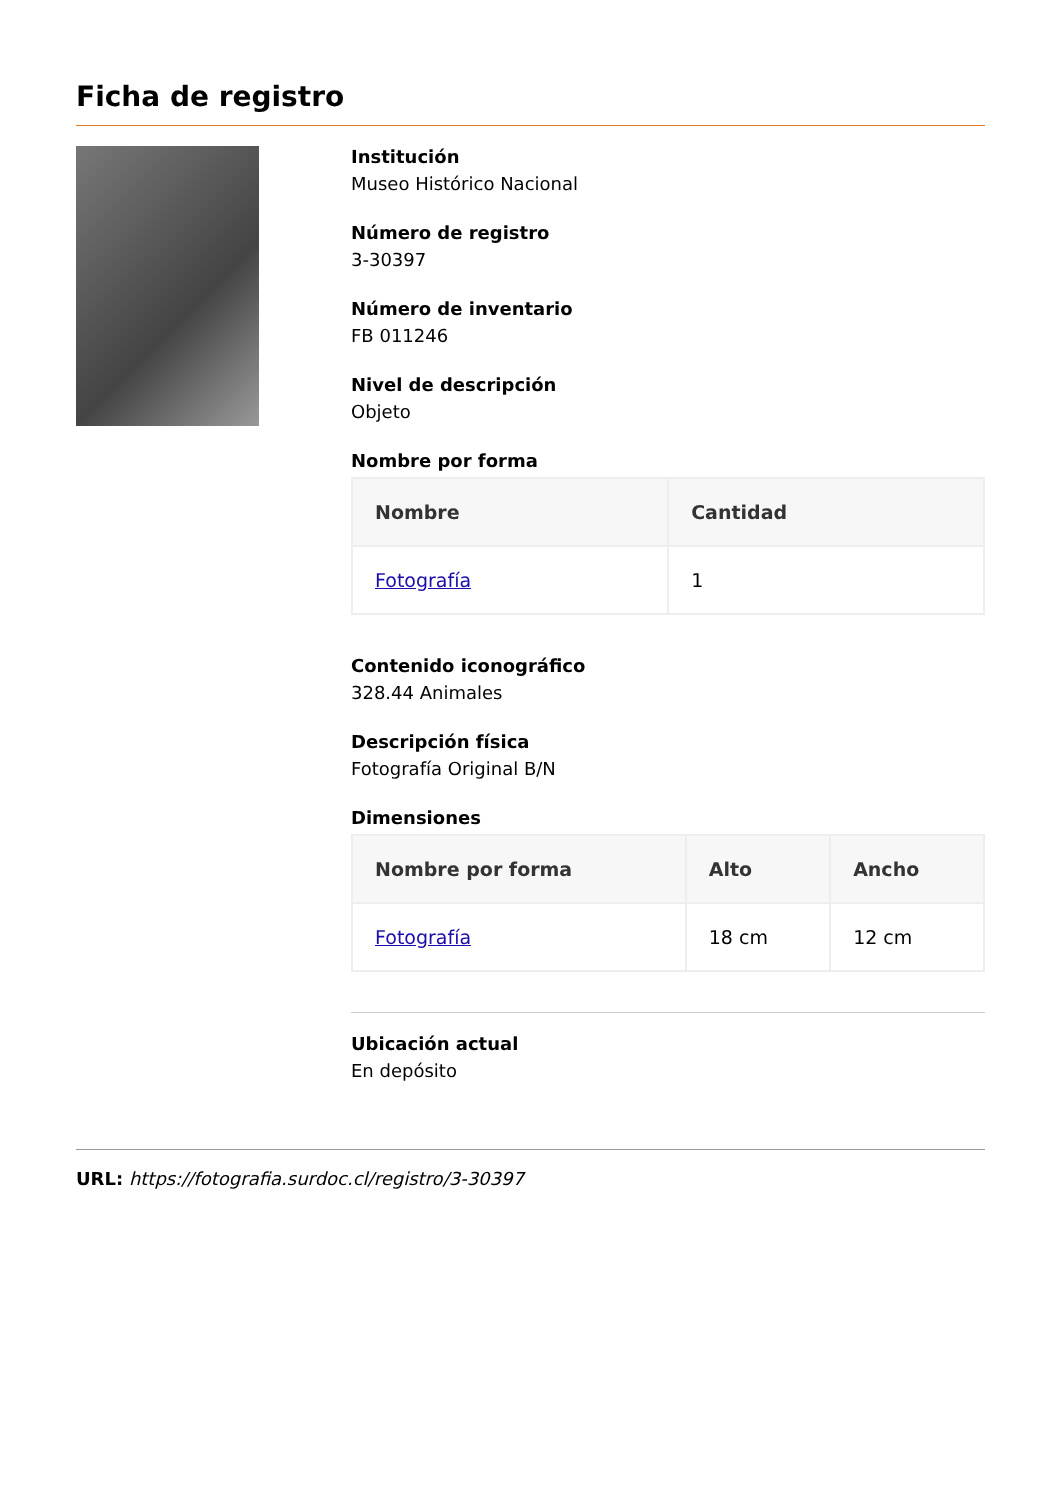Ficha de registro
Institución
Museo Histórico Nacional
Número de registro
3-30397
Número de inventario
FB 011246
Nivel de descripción
Objeto
Nombre por forma
| Nombre | Cantidad |
| --- | --- |
| Fotografía | 1 |
Contenido iconográfico
328.44 Animales
Descripción física
Fotografía Original B/N
Dimensiones
| Nombre por forma | Alto | Ancho |
| --- | --- | --- |
| Fotografía | 18 cm | 12 cm |
Ubicación actual
En depósito
URL: https://fotografia.surdoc.cl/registro/3-30397